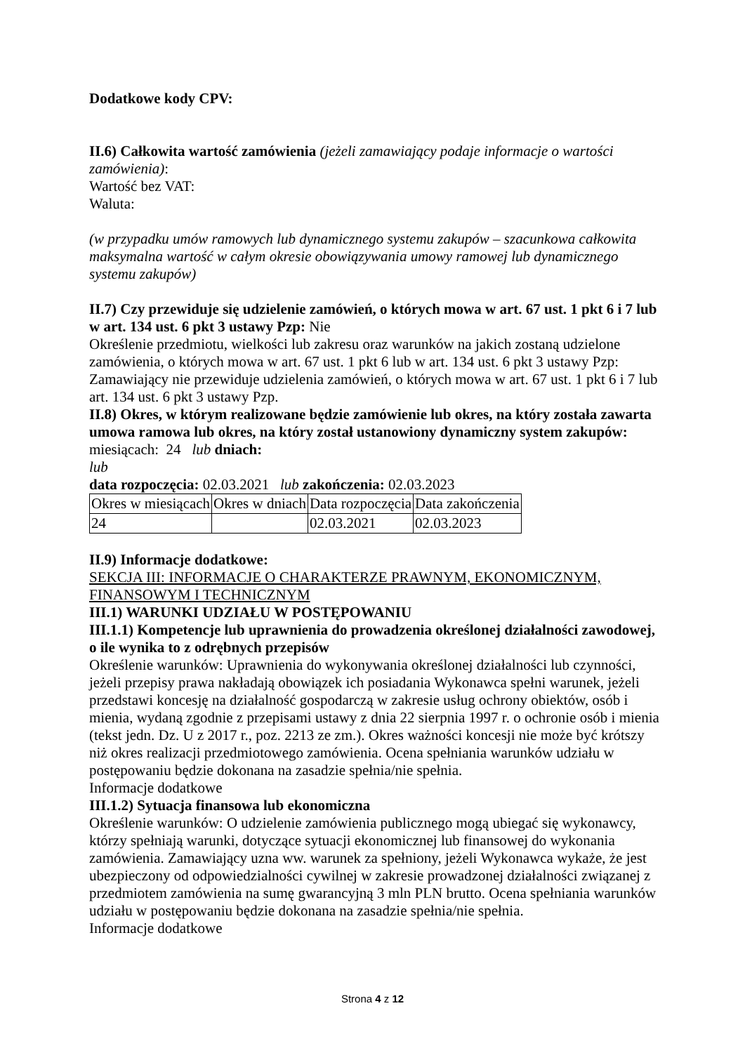Dodatkowe kody CPV:
II.6) Całkowita wartość zamówienia (jeżeli zamawiający podaje informacje o wartości zamówienia):
Wartość bez VAT:
Waluta:
(w przypadku umów ramowych lub dynamicznego systemu zakupów – szacunkowa całkowita maksymalna wartość w całym okresie obowiązywania umowy ramowej lub dynamicznego systemu zakupów)
II.7) Czy przewiduje się udzielenie zamówień, o których mowa w art. 67 ust. 1 pkt 6 i 7 lub w art. 134 ust. 6 pkt 3 ustawy Pzp: Nie
Określenie przedmiotu, wielkości lub zakresu oraz warunków na jakich zostaną udzielone zamówienia, o których mowa w art. 67 ust. 1 pkt 6 lub w art. 134 ust. 6 pkt 3 ustawy Pzp: Zamawiający nie przewiduje udzielenia zamówień, o których mowa w art. 67 ust. 1 pkt 6 i 7 lub art. 134 ust. 6 pkt 3 ustawy Pzp.
II.8) Okres, w którym realizowane będzie zamówienie lub okres, na który została zawarta umowa ramowa lub okres, na który został ustanowiony dynamiczny system zakupów:
miesiącach: 24 lub dniach:
lub
data rozpoczęcia: 02.03.2021 lub zakończenia: 02.03.2023
| Okres w miesiącach | Okres w dniach | Data rozpoczęcia | Data zakończenia |
| 24 | | 02.03.2021 | 02.03.2023 |
II.9) Informacje dodatkowe:
SEKCJA III: INFORMACJE O CHARAKTERZE PRAWNYM, EKONOMICZNYM, FINANSOWYM I TECHNICZNYM
III.1) WARUNKI UDZIAŁU W POSTĘPOWANIU
III.1.1) Kompetencje lub uprawnienia do prowadzenia określonej działalności zawodowej, o ile wynika to z odrębnych przepisów
Określenie warunków: Uprawnienia do wykonywania określonej działalności lub czynności, jeżeli przepisy prawa nakładają obowiązek ich posiadania Wykonawca spełni warunek, jeżeli przedstawi koncesję na działalność gospodarczą w zakresie usług ochrony obiektów, osób i mienia, wydaną zgodnie z przepisami ustawy z dnia 22 sierpnia 1997 r. o ochronie osób i mienia (tekst jedn. Dz. U z 2017 r., poz. 2213 ze zm.). Okres ważności koncesji nie może być krótszy niż okres realizacji przedmiotowego zamówienia. Ocena spełniania warunków udziału w postępowaniu będzie dokonana na zasadzie spełnia/nie spełnia.
Informacje dodatkowe
III.1.2) Sytuacja finansowa lub ekonomiczna
Określenie warunków: O udzielenie zamówienia publicznego mogą ubiegać się wykonawcy, którzy spełniają warunki, dotyczące sytuacji ekonomicznej lub finansowej do wykonania zamówienia. Zamawiający uzna ww. warunek za spełniony, jeżeli Wykonawca wykaże, że jest ubezpieczony od odpowiedzialności cywilnej w zakresie prowadzonej działalności związanej z przedmiotem zamówienia na sumę gwarancyjną 3 mln PLN brutto. Ocena spełniania warunków udziału w postępowaniu będzie dokonana na zasadzie spełnia/nie spełnia.
Informacje dodatkowe
Strona 4 z 12